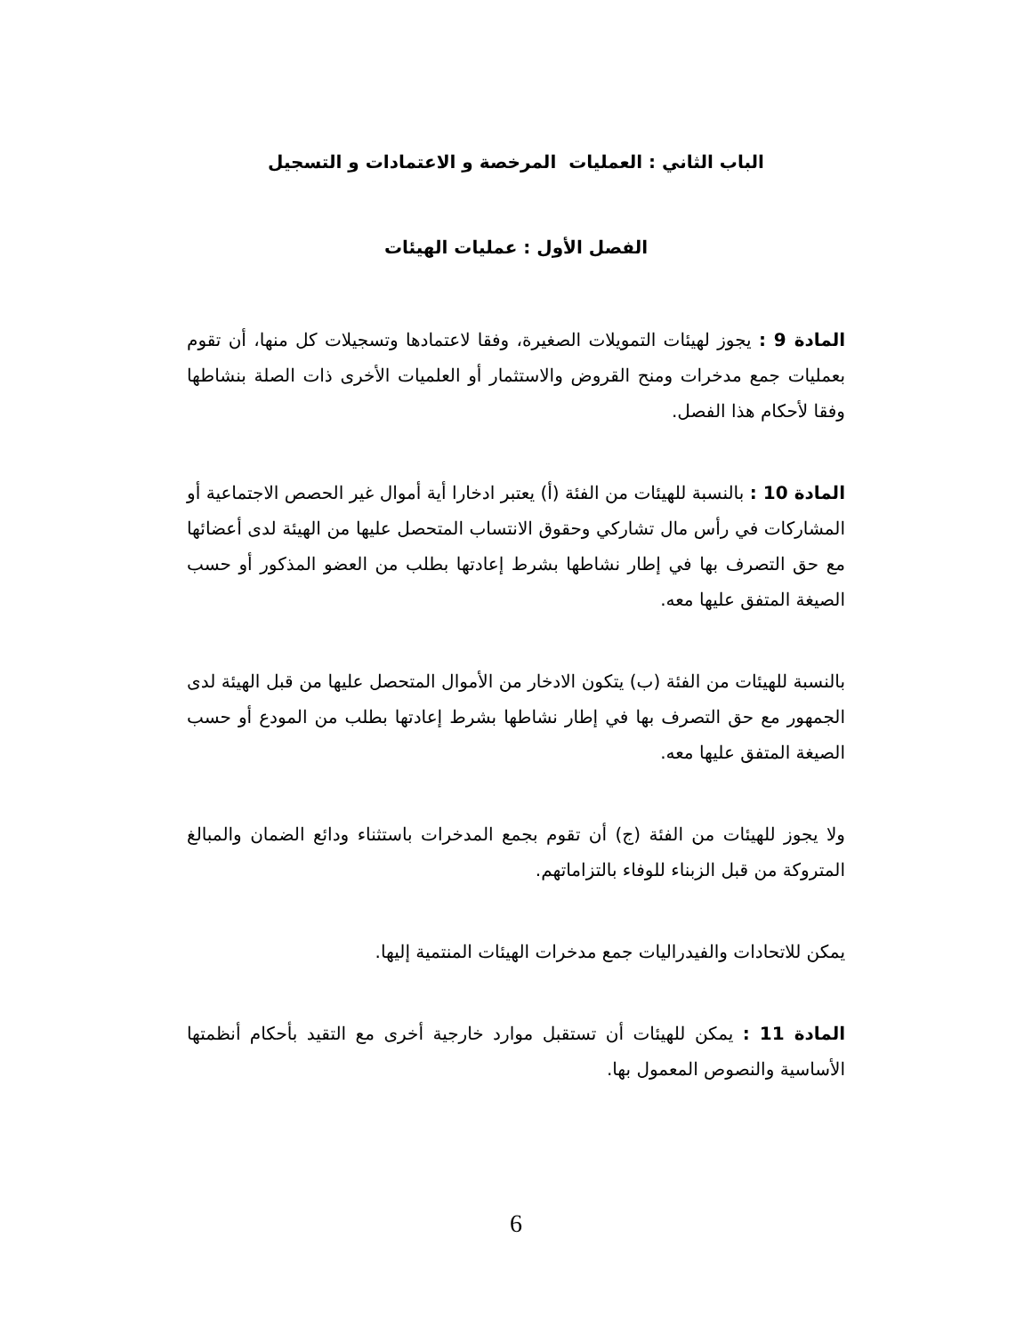الباب الثاني : العمليات المرخصة و الاعتمادات و التسجيل
الفصل الأول : عمليات الهيئات
المادة 9 : يجوز لهيئات التمويلات الصغيرة، وفقا لاعتمادها وتسجيلات كل منها، أن تقوم بعمليات جمع مدخرات ومنح القروض والاستثمار أو العلميات الأخرى ذات الصلة بنشاطها وفقا لأحكام هذا الفصل.
المادة 10 : بالنسبة للهيئات من الفئة (أ) يعتبر ادخارا أية أموال غير الحصص الاجتماعية أو المشاركات في رأس مال تشاركي وحقوق الانتساب المتحصل عليها من الهيئة لدى أعضائها مع حق التصرف بها في إطار نشاطها بشرط إعادتها بطلب من العضو المذكور أو حسب الصيغة المتفق عليها معه.
بالنسبة للهيئات من الفئة (ب) يتكون الادخار من الأموال المتحصل عليها من قبل الهيئة لدى الجمهور مع حق التصرف بها في إطار نشاطها بشرط إعادتها بطلب من المودع أو حسب الصيغة المتفق عليها معه.
ولا يجوز للهيئات من الفئة (ج) أن تقوم بجمع المدخرات باستثناء ودائع الضمان والمبالغ المتروكة من قبل الزبناء للوفاء بالتزاماتهم.
يمكن للاتحادات والفيدراليات جمع مدخرات الهيئات المنتمية إليها.
المادة 11 : يمكن للهيئات أن تستقبل موارد خارجية أخرى مع التقيد بأحكام أنظمتها الأساسية والنصوص المعمول بها.
6